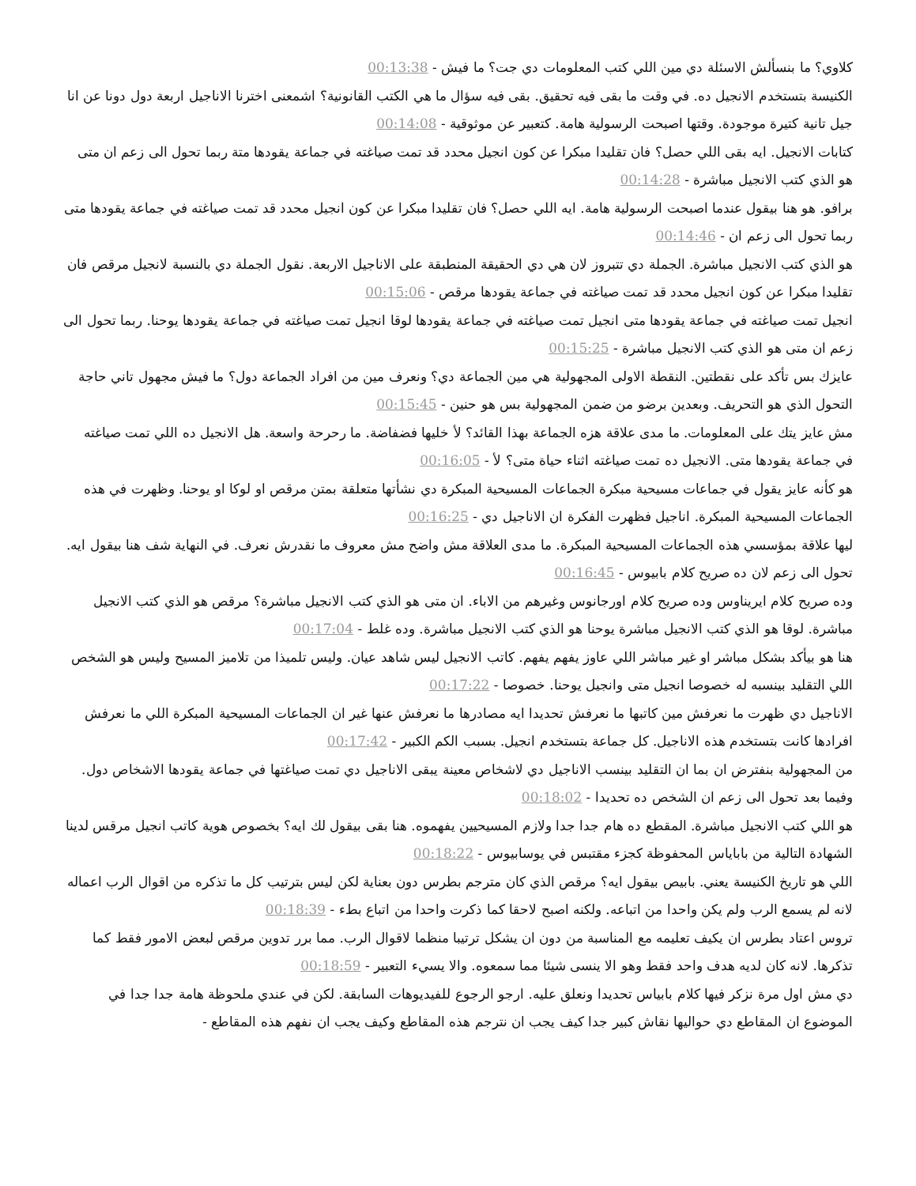كلاوي؟ ما بنسألش الاسئلة دي مين اللي كتب المعلومات دي جت؟ ما فيش - 00:13:38
الكنيسة بتستخدم الانجيل ده. في وقت ما بقى فيه تحقيق. بقى فيه سؤال ما هي الكتب القانونية؟ اشمعنى اخترنا الاناجيل اربعة دول دونا عن انا جيل تانية كتيرة موجودة. وقتها اصبحت الرسولية هامة. كتعبير عن موثوقية - 00:14:08
كتابات الانجيل. ايه بقى اللي حصل؟ فان تقليدا مبكرا عن كون انجيل محدد قد تمت صياغته في جماعة يقودها متة ربما تحول الى زعم ان متى هو الذي كتب الانجيل مباشرة - 00:14:28
برافو. هو هنا بيقول عندما اصبحت الرسولية هامة. ايه اللي حصل؟ فان تقليدا مبكرا عن كون انجيل محدد قد تمت صياغته في جماعة يقودها متى ربما تحول الى زعم ان - 00:14:46
هو الذي كتب الانجيل مباشرة. الجملة دي تتبروز لان هي دي الحقيقة المنطبقة على الاناجيل الاربعة. نقول الجملة دي بالنسبة لانجيل مرقص فان تقليدا مبكرا عن كون انجيل محدد قد تمت صياغته في جماعة يقودها مرقص - 00:15:06
انجيل تمت صياغته في جماعة يقودها متى انجيل تمت صياغته في جماعة يقودها لوقا انجيل تمت صياغته في جماعة يقودها يوحنا. ربما تحول الى زعم ان متى هو الذي كتب الانجيل مباشرة - 00:15:25
عايزك بس تأكد على نقطتين. النقطة الاولى المجهولية هي مين الجماعة دي؟ ونعرف مين من افراد الجماعة دول؟ ما فيش مجهول تاني حاجة التحول الذي هو التحريف. وبعدين برضو من ضمن المجهولية بس هو حنين - 00:15:45
مش عايز يتك على المعلومات. ما مدى علاقة هزه الجماعة بهذا القائد؟ لأ خليها فضفاضة. ما رحرحة واسعة. هل الانجيل ده اللي تمت صياغته في جماعة يقودها متى. الانجيل ده تمت صياغته اثناء حياة متى؟ لأ - 00:16:05
هو كأنه عايز يقول في جماعات مسيحية مبكرة الجماعات المسيحية المبكرة دي نشأتها متعلقة بمتن مرقص او لوكا او يوحنا. وظهرت في هذه الجماعات المسيحية المبكرة. اناجيل فظهرت الفكرة ان الاناجيل دي - 00:16:25
ليها علاقة بمؤسسي هذه الجماعات المسيحية المبكرة. ما مدى العلاقة مش واضح مش معروف ما نقدرش نعرف. في النهاية شف هنا بيقول ايه. تحول الى زعم لان ده صريح كلام بابيوس - 00:16:45
وده صريح كلام ايريناوس وده صريح كلام اورجانوس وغيرهم من الاباء. ان متى هو الذي كتب الانجيل مباشرة؟ مرقص هو الذي كتب الانجيل مباشرة. لوقا هو الذي كتب الانجيل مباشرة يوحنا هو الذي كتب الانجيل مباشرة. وده غلط - 00:17:04
هنا هو بيأكد بشكل مباشر او غير مباشر اللي عاوز يفهم يفهم. كاتب الانجيل ليس شاهد عيان. وليس تلميذا من تلاميز المسيح وليس هو الشخص اللي التقليد بينسبه له خصوصا انجيل متى وانجيل يوحنا. خصوصا - 00:17:22
الاناجيل دي ظهرت ما نعرفش مين كاتبها ما نعرفش تحديدا ايه مصادرها ما نعرفش عنها غير ان الجماعات المسيحية المبكرة اللي ما نعرفش افرادها كانت بتستخدم هذه الاناجيل. كل جماعة بتستخدم انجيل. بسبب الكم الكبير - 00:17:42
من المجهولية بنفترض ان بما ان التقليد بينسب الاناجيل دي لاشخاص معينة يبقى الاناجيل دي تمت صياغتها في جماعة يقودها الاشخاص دول. وفيما بعد تحول الى زعم ان الشخص ده تحديدا - 00:18:02
هو اللي كتب الانجيل مباشرة. المقطع ده هام جدا جدا ولازم المسيحيين يفهموه. هنا بقى بيقول لك ايه؟ بخصوص هوية كاتب انجيل مرقس لدينا الشهادة التالية من باباياس المحفوظة كجزء مقتبس في يوسابيوس - 00:18:22
اللي هو تاريخ الكنيسة يعني. بابيص بيقول ايه؟ مرقص الذي كان مترجم بطرس دون بعناية لكن ليس بترتيب كل ما تذكره من اقوال الرب اعماله لانه لم يسمع الرب ولم يكن واحدا من اتباعه. ولكنه اصبح لاحقا كما ذكرت واحدا من اتباع بطء - 00:18:39
تروس اعتاد بطرس ان يكيف تعليمه مع المناسبة من دون ان يشكل ترتيبا منظما لاقوال الرب. مما برر تدوين مرقص لبعض الامور فقط كما تذكرها. لانه كان لديه هدف واحد فقط وهو الا ينسى شيئا مما سمعوه. والا يسيء التعبير - 00:18:59
دي مش اول مرة نزكر فيها كلام بابياس تحديدا ونعلق عليه. ارجو الرجوع للفيديوهات السابقة. لكن في عندي ملحوظة هامة جدا جدا في الموضوع ان المقاطع دي حواليها نقاش كبير جدا كيف يجب ان نترجم هذه المقاطع وكيف يجب ان نفهم هذه المقاطع -